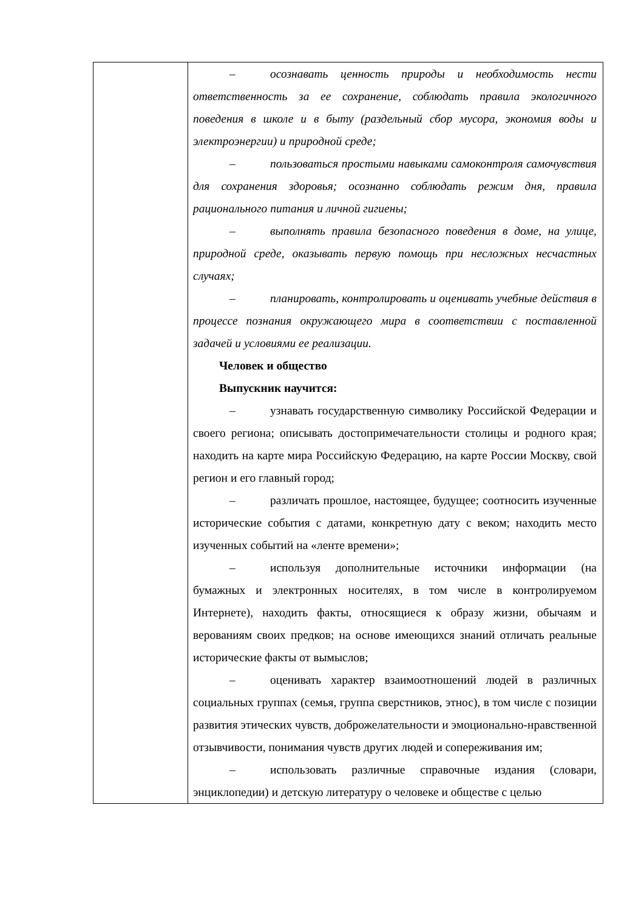| | – осознавать ценность природы и необходимость нести ответственность за ее сохранение, соблюдать правила экологичного поведения в школе и в быту (раздельный сбор мусора, экономия воды и электроэнергии) и природной среде; – пользоваться простыми навыками самоконтроля самочувствия для сохранения здоровья; осознанно соблюдать режим дня, правила рационального питания и личной гигиены; – выполнять правила безопасного поведения в доме, на улице, природной среде, оказывать первую помощь при несложных несчастных случаях; – планировать, контролировать и оценивать учебные действия в процессе познания окружающего мира в соответствии с поставленной задачей и условиями ее реализации. Человек и общество Выпускник научится: – узнавать государственную символику Российской Федерации и своего региона; описывать достопримечательности столицы и родного края; находить на карте мира Российскую Федерацию, на карте России Москву, свой регион и его главный город; – различать прошлое, настоящее, будущее; соотносить изученные исторические события с датами, конкретную дату с веком; находить место изученных событий на «ленте времени»; – используя дополнительные источники информации (на бумажных и электронных носителях, в том числе в контролируемом Интернете), находить факты, относящиеся к образу жизни, обычаям и верованиям своих предков; на основе имеющихся знаний отличать реальные исторические факты от вымыслов; – оценивать характер взаимоотношений людей в различных социальных группах (семья, группа сверстников, этнос), в том числе с позиции развития этических чувств, доброжелательности и эмоционально-нравственной отзывчивости, понимания чувств других людей и сопереживания им; – использовать различные справочные издания (словари, энциклопедии) и детскую литературу о человеке и обществе с целью |